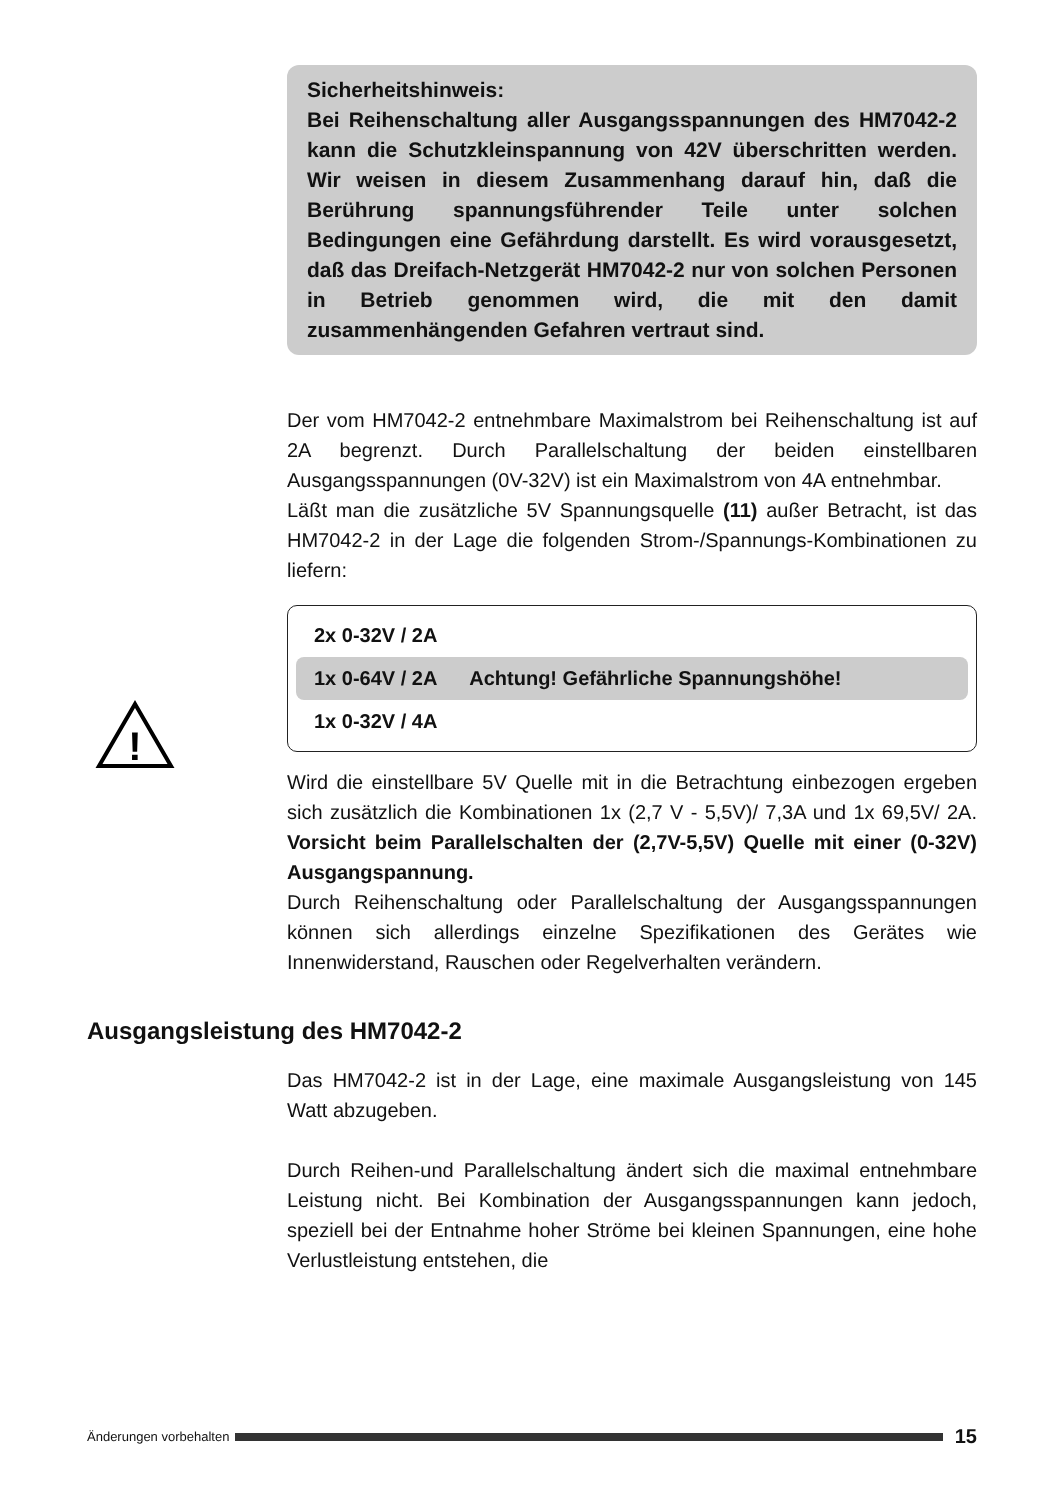Sicherheitshinweis:
Bei Reihenschaltung aller Ausgangsspannungen des HM7042-2 kann die Schutzkleinspannung von 42V überschritten werden. Wir weisen in diesem Zusammenhang darauf hin, daß die Berührung spannungsführender Teile unter solchen Bedingungen eine Gefährdung darstellt. Es wird vorausgesetzt, daß das Dreifach-Netzgerät HM7042-2 nur von solchen Personen in Betrieb genommen wird, die mit den damit zusammenhängenden Gefahren vertraut sind.
Der vom HM7042-2 entnehmbare Maximalstrom bei Reihenschaltung ist auf 2A begrenzt. Durch Parallelschaltung der beiden einstellbaren Ausgangsspannungen (0V-32V) ist ein Maximalstrom von 4A entnehmbar.
Läßt man die zusätzliche 5V Spannungsquelle (11) außer Betracht, ist das HM7042-2 in der Lage die folgenden Strom-/Spannungs-Kombinationen zu liefern:
!
2x 0-32V / 2A
1x 0-64V / 2A Achtung! Gefährliche Spannungshöhe!
1x 0-32V / 4A
Wird die einstellbare 5V Quelle mit in die Betrachtung einbezogen ergeben sich zusätzlich die Kombinationen 1x (2,7 V - 5,5V)/ 7,3A und 1x 69,5V/ 2A. Vorsicht beim Parallelschalten der (2,7V-5,5V) Quelle mit einer (0-32V) Ausgangspannung.
Durch Reihenschaltung oder Parallelschaltung der Ausgangsspannungen können sich allerdings einzelne Spezifikationen des Gerätes wie Innenwiderstand, Rauschen oder Regelverhalten verändern.
Ausgangsleistung des HM7042-2
Das HM7042-2 ist in der Lage, eine maximale Ausgangsleistung von 145 Watt abzugeben.
Durch Reihen-und Parallelschaltung ändert sich die maximal entnehmbare Leistung nicht. Bei Kombination der Ausgangsspannungen kann jedoch, speziell bei der Entnahme hoher Ströme bei kleinen Spannungen, eine hohe Verlustleistung entstehen, die
Änderungen vorbehalten 15